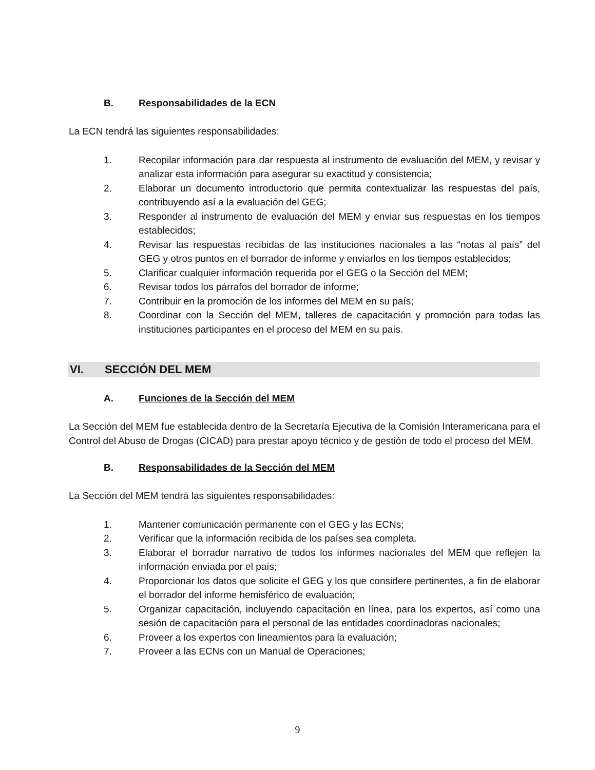B. Responsabilidades de la ECN
La ECN tendrá las siguientes responsabilidades:
1. Recopilar información para dar respuesta al instrumento de evaluación del MEM, y revisar y analizar esta información para asegurar su exactitud y consistencia;
2. Elaborar un documento introductorio que permita contextualizar las respuestas del país, contribuyendo así a la evaluación del GEG;
3. Responder al instrumento de evaluación del MEM y enviar sus respuestas en los tiempos establecidos;
4. Revisar las respuestas recibidas de las instituciones nacionales a las “notas al país” del GEG y otros puntos en el borrador de informe y enviarlos en los tiempos establecidos;
5. Clarificar cualquier información requerida por el GEG o la Sección del MEM;
6. Revisar todos los párrafos del borrador de informe;
7. Contribuir en la promoción de los informes del MEM en su país;
8. Coordinar con la Sección del MEM, talleres de capacitación y promoción para todas las instituciones participantes en el proceso del MEM en su país.
VI. SECCIÓN DEL MEM
A. Funciones de la Sección del MEM
La Sección del MEM fue establecida dentro de la Secretaría Ejecutiva de la Comisión Interamericana para el Control del Abuso de Drogas (CICAD) para prestar apoyo técnico y de gestión de todo el proceso del MEM.
B. Responsabilidades de la Sección del MEM
La Sección del MEM tendrá las siguientes responsabilidades:
1. Mantener comunicación permanente con el GEG y las ECNs;
2. Verificar que la información recibida de los países sea completa.
3. Elaborar el borrador narrativo de todos los informes nacionales del MEM que reflejen la información enviada por el país;
4. Proporcionar los datos que solicite el GEG y los que considere pertinentes, a fin de elaborar el borrador del informe hemisférico de evaluación;
5. Organizar capacitación, incluyendo capacitación en línea, para los expertos, así como una sesión de capacitación para el personal de las entidades coordinadoras nacionales;
6. Proveer a los expertos con lineamientos para la evaluación;
7. Proveer a las ECNs con un Manual de Operaciones;
9